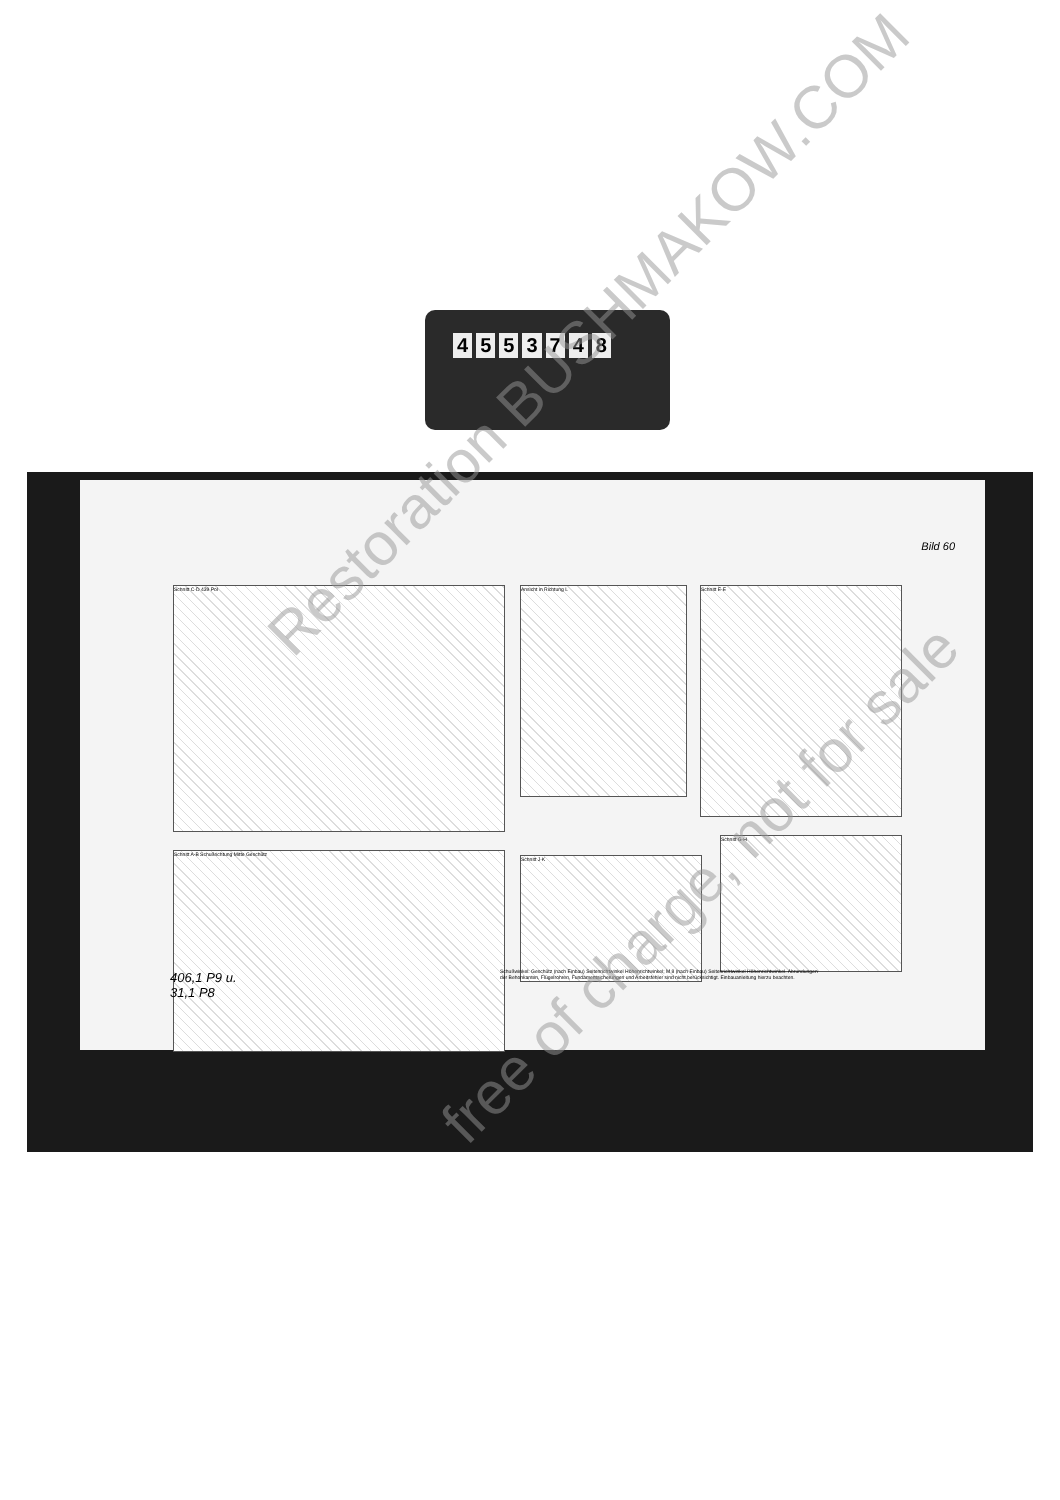4553748
Bild 60
Schnitt C-D 439 Pol Ansicht in Richtung L Schnitt E-E
Schnitt A-B Schußrichtung Mitte Geschütz
Schnitt J-K
Schnitt G-H
406,1 P9 u.
31,1 P8
Schußwinkel: Geschütz (nach Einbau) Seitenrichtwinkel Höhenrichtwinkel; M 8 (nach Einbau) Seitenrichtwinkel Höhenrichtwinkel. Abrundungen der Behonkanten, Flügelrohren, Fundamentsicherungen und Arbeitsfehler sind nicht berücksichtigt. Einbauanleitung hierzu beachten.
Restoration BUSHMAKOW.COM
free of charge, not for sale